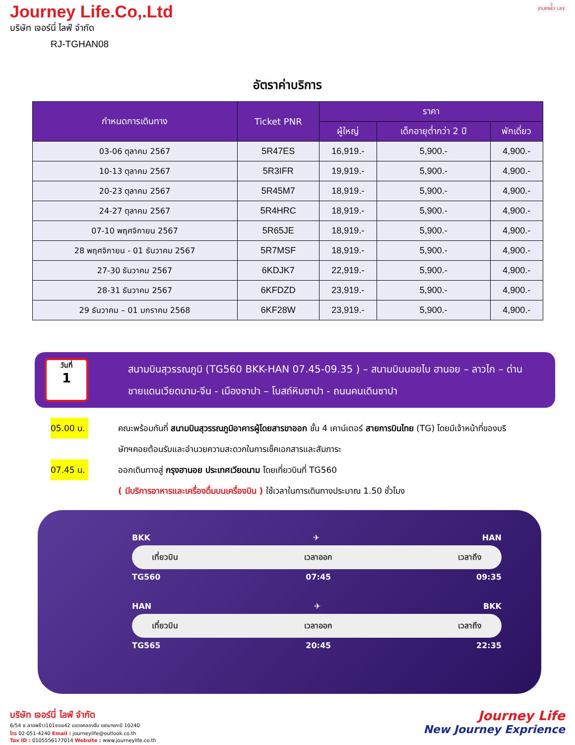Journey Life.Co,.Ltd
บริษัท เจอร์นี่ ไลฟ์ จำกัด
RJ-TGHAN08
▯
JOURNEY LIFE
อัตราค่าบริการ
| กำหนดการเดินทาง | Ticket PNR | ราคา | | |
| --- | --- | --- | --- | --- |
| | | ผู้ใหญ่ | เด็กอายุต่ำกว่า 2 ปี | พักเดี่ยว |
| 03-06 ตุลาคม 2567 | 5R47ES | 16,919.- | 5,900.- | 4,900.- |
| 10-13 ตุลาคม 2567 | 5R3IFR | 19,919.- | 5,900.- | 4,900.- |
| 20-23 ตุลาคม 2567 | 5R45M7 | 18,919.- | 5,900.- | 4,900.- |
| 24-27 ตุลาคม 2567 | 5R4HRC | 18,919.- | 5,900.- | 4,900.- |
| 07-10 พฤศจิกายน 2567 | 5R65JE | 18,919.- | 5,900.- | 4,900.- |
| 28 พฤศจิกายน - 01 ธันวาคม 2567 | 5R7MSF | 18,919.- | 5,900.- | 4,900.- |
| 27-30 ธันวาคม 2567 | 6KDJK7 | 22,919.- | 5,900.- | 4,900.- |
| 28-31 ธันวาคม 2567 | 6KFDZD | 23,919.- | 5,900.- | 4,900.- |
| 29 ธันวาคม – 01 มกราคม 2568 | 6KF28W | 23,919.- | 5,900.- | 4,900.- |
วันที่
1
สนามบินสุวรรณภูมิ (TG560 BKK-HAN 07.45-09.35 ) – สนามบินนอยไบ ฮานอย – ลาวไก – ด่านชายแดนเวียดนาม-จีน - เมืองซาปา – โบสถ์หินซาปา - ถนนคนเดินซาปา
05.00 น.
คณะพร้อมกันที่ สนามบินสุวรรณภูมิอาคารผู้โดยสารขาออก ชั้น 4 เคาน์เตอร์ สายการบินไทย (TG) โดยมีเจ้าหน้าที่ของบริษัทฯคอยต้อนรับและอำนวยความสะดวกในการเช็คเอกสารและสัมภาระ
07.45 น.
ออกเดินทางสู่ กรุงฮานอย ประเทศเวียดนาม โดยเที่ยวบินที่ TG560
( มีบริการอาหารและเครื่องดื่มบนเครื่องบิน ) ใช้เวลาในการเดินทางประมาณ 1.50 ชั่วโมง
BKK ✈ HAN
เที่ยวบิน เวลาออก เวลาถึง
TG560 07:45 09:35
HAN ✈ BKK
เที่ยวบิน เวลาออก เวลาถึง
TG565 20:45 22:35
บริษัท เจอร์นี่ ไลฟ์ จำกัด
6/54 ซ.ลาดพร้าว101ซอย42 แขวงคลองจั่น เขตบางกะปิ 10240
โทร 02-051-4240 Email : journeylife@outlook.co.th
Tax ID : 0105556177014 Website : www.journeylife.co.th
Journey Life
New Journey Exprience